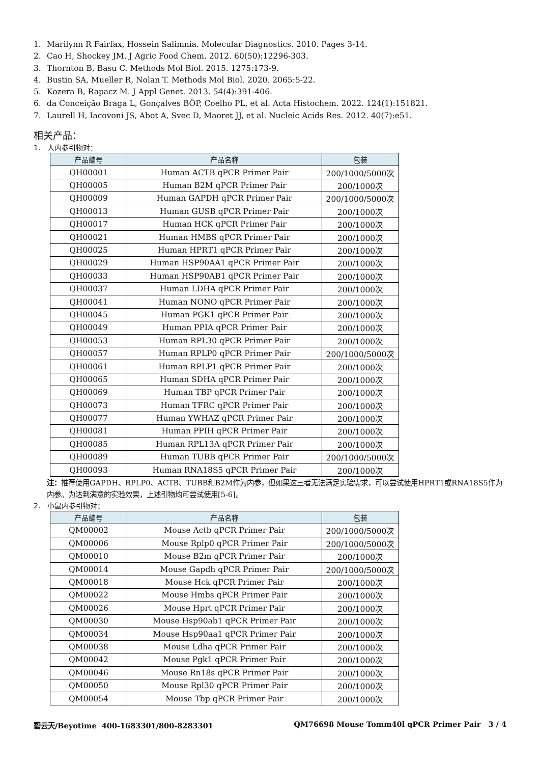1. Marilynn R Fairfax, Hossein Salimnia. Molecular Diagnostics. 2010. Pages 3-14.
2. Cao H, Shockey JM. J Agric Food Chem. 2012. 60(50):12296-303.
3. Thornton B, Basu C. Methods Mol Biol. 2015. 1275:173-9.
4. Bustin SA, Mueller R, Nolan T. Methods Mol Biol. 2020. 2065:5-22.
5. Kozera B, Rapacz M. J Appl Genet. 2013. 54(4):391-406.
6. da Conceição Braga L, Gonçalves BÔP, Coelho PL, et al. Acta Histochem. 2022. 124(1):151821.
7. Laurell H, Iacovoni JS, Abot A, Svec D, Maoret JJ, et al. Nucleic Acids Res. 2012. 40(7):e51.
相关产品：
1. 人内参引物对：
| 产品编号 | 产品名称 | 包装 |
| --- | --- | --- |
| QH00001 | Human ACTB qPCR Primer Pair | 200/1000/5000次 |
| QH00005 | Human B2M qPCR Primer Pair | 200/1000次 |
| QH00009 | Human GAPDH qPCR Primer Pair | 200/1000/5000次 |
| QH00013 | Human GUSB qPCR Primer Pair | 200/1000次 |
| QH00017 | Human HCK qPCR Primer Pair | 200/1000次 |
| QH00021 | Human HMBS qPCR Primer Pair | 200/1000次 |
| QH00025 | Human HPRT1 qPCR Primer Pair | 200/1000次 |
| QH00029 | Human HSP90AA1 qPCR Primer Pair | 200/1000次 |
| QH00033 | Human HSP90AB1 qPCR Primer Pair | 200/1000次 |
| QH00037 | Human LDHA qPCR Primer Pair | 200/1000次 |
| QH00041 | Human NONO qPCR Primer Pair | 200/1000次 |
| QH00045 | Human PGK1 qPCR Primer Pair | 200/1000次 |
| QH00049 | Human PPIA qPCR Primer Pair | 200/1000次 |
| QH00053 | Human RPL30 qPCR Primer Pair | 200/1000次 |
| QH00057 | Human RPLP0 qPCR Primer Pair | 200/1000/5000次 |
| QH00061 | Human RPLP1 qPCR Primer Pair | 200/1000次 |
| QH00065 | Human SDHA qPCR Primer Pair | 200/1000次 |
| QH00069 | Human TBP qPCR Primer Pair | 200/1000次 |
| QH00073 | Human TFRC qPCR Primer Pair | 200/1000次 |
| QH00077 | Human YWHAZ qPCR Primer Pair | 200/1000次 |
| QH00081 | Human PPIH qPCR Primer Pair | 200/1000次 |
| QH00085 | Human RPL13A qPCR Primer Pair | 200/1000次 |
| QH00089 | Human TUBB qPCR Primer Pair | 200/1000/5000次 |
| QH00093 | Human RNA18S5 qPCR Primer Pair | 200/1000次 |
注：推荐使用GAPDH、RPLP0、ACTB、TUBB和B2M作为内参，但如果这三者无法满足实验需求，可以尝试使用HPRT1或RNA18S5作为内参。为达到满意的实验效果，上述引物均可尝试使用[5-6]。
2. 小鼠内参引物对：
| 产品编号 | 产品名称 | 包装 |
| --- | --- | --- |
| QM00002 | Mouse Actb qPCR Primer Pair | 200/1000/5000次 |
| QM00006 | Mouse Rplp0 qPCR Primer Pair | 200/1000/5000次 |
| QM00010 | Mouse B2m qPCR Primer Pair | 200/1000次 |
| QM00014 | Mouse Gapdh qPCR Primer Pair | 200/1000/5000次 |
| QM00018 | Mouse Hck qPCR Primer Pair | 200/1000次 |
| QM00022 | Mouse Hmbs qPCR Primer Pair | 200/1000次 |
| QM00026 | Mouse Hprt qPCR Primer Pair | 200/1000次 |
| QM00030 | Mouse Hsp90ab1 qPCR Primer Pair | 200/1000次 |
| QM00034 | Mouse Hsp90aa1 qPCR Primer Pair | 200/1000次 |
| QM00038 | Mouse Ldha qPCR Primer Pair | 200/1000次 |
| QM00042 | Mouse Pgk1 qPCR Primer Pair | 200/1000次 |
| QM00046 | Mouse Rn18s qPCR Primer Pair | 200/1000次 |
| QM00050 | Mouse Rpl30 qPCR Primer Pair | 200/1000次 |
| QM00054 | Mouse Tbp qPCR Primer Pair | 200/1000次 |
碧云天/Beyotime 400-1683301/800-8283301 QM76698 Mouse Tomm40l qPCR Primer Pair 3 / 4